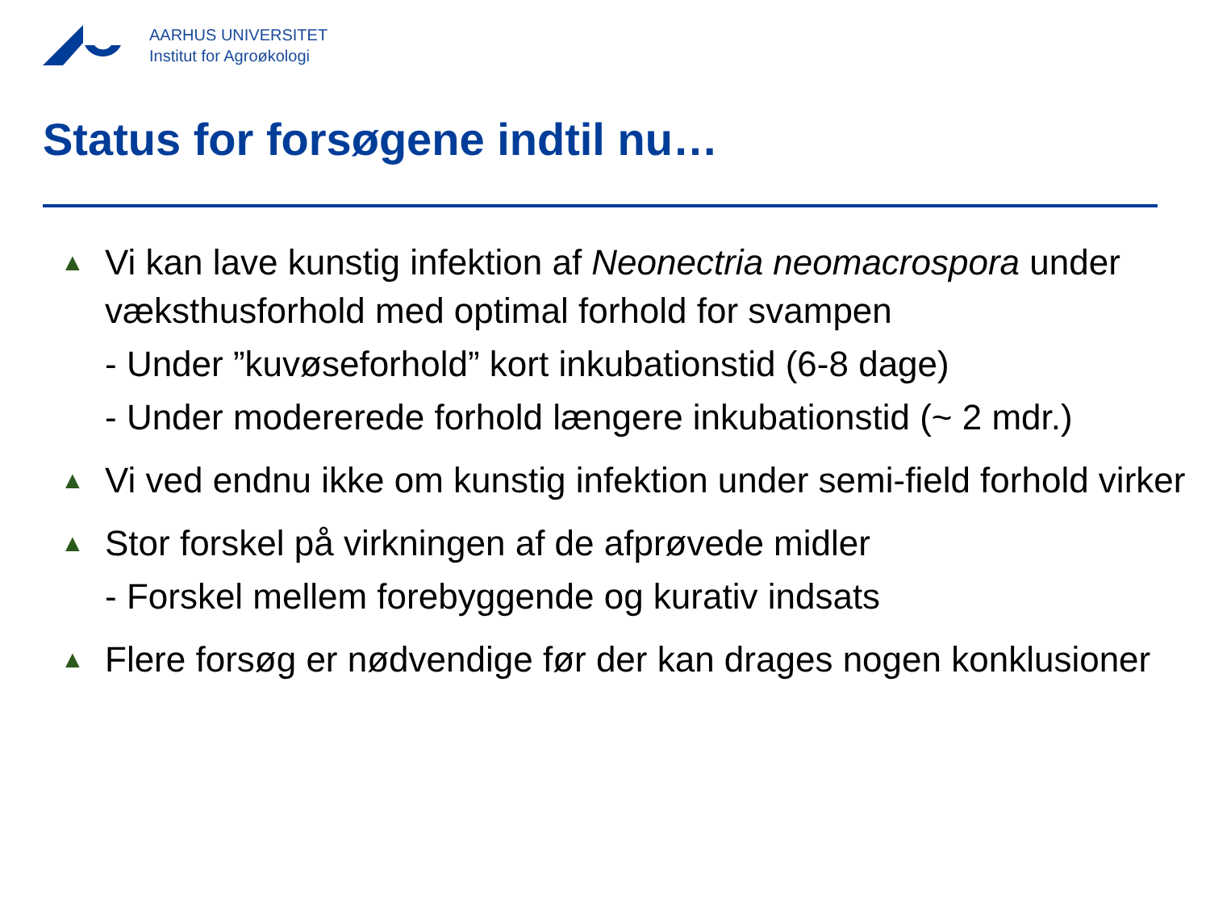AARHUS UNIVERSITET
Institut for Agroøkologi
Status for forsøgene indtil nu…
▲
Vi kan lave kunstig infektion af Neonectria neomacrospora under væksthusforhold med optimal forhold for svampen
- Under ”kuvøseforhold” kort inkubationstid (6-8 dage)
- Under modererede forhold længere inkubationstid (~ 2 mdr.)
▲
Vi ved endnu ikke om kunstig infektion under semi-field forhold virker
▲
Stor forskel på virkningen af de afprøvede midler
- Forskel mellem forebyggende og kurativ indsats
▲
Flere forsøg er nødvendige før der kan drages nogen konklusioner